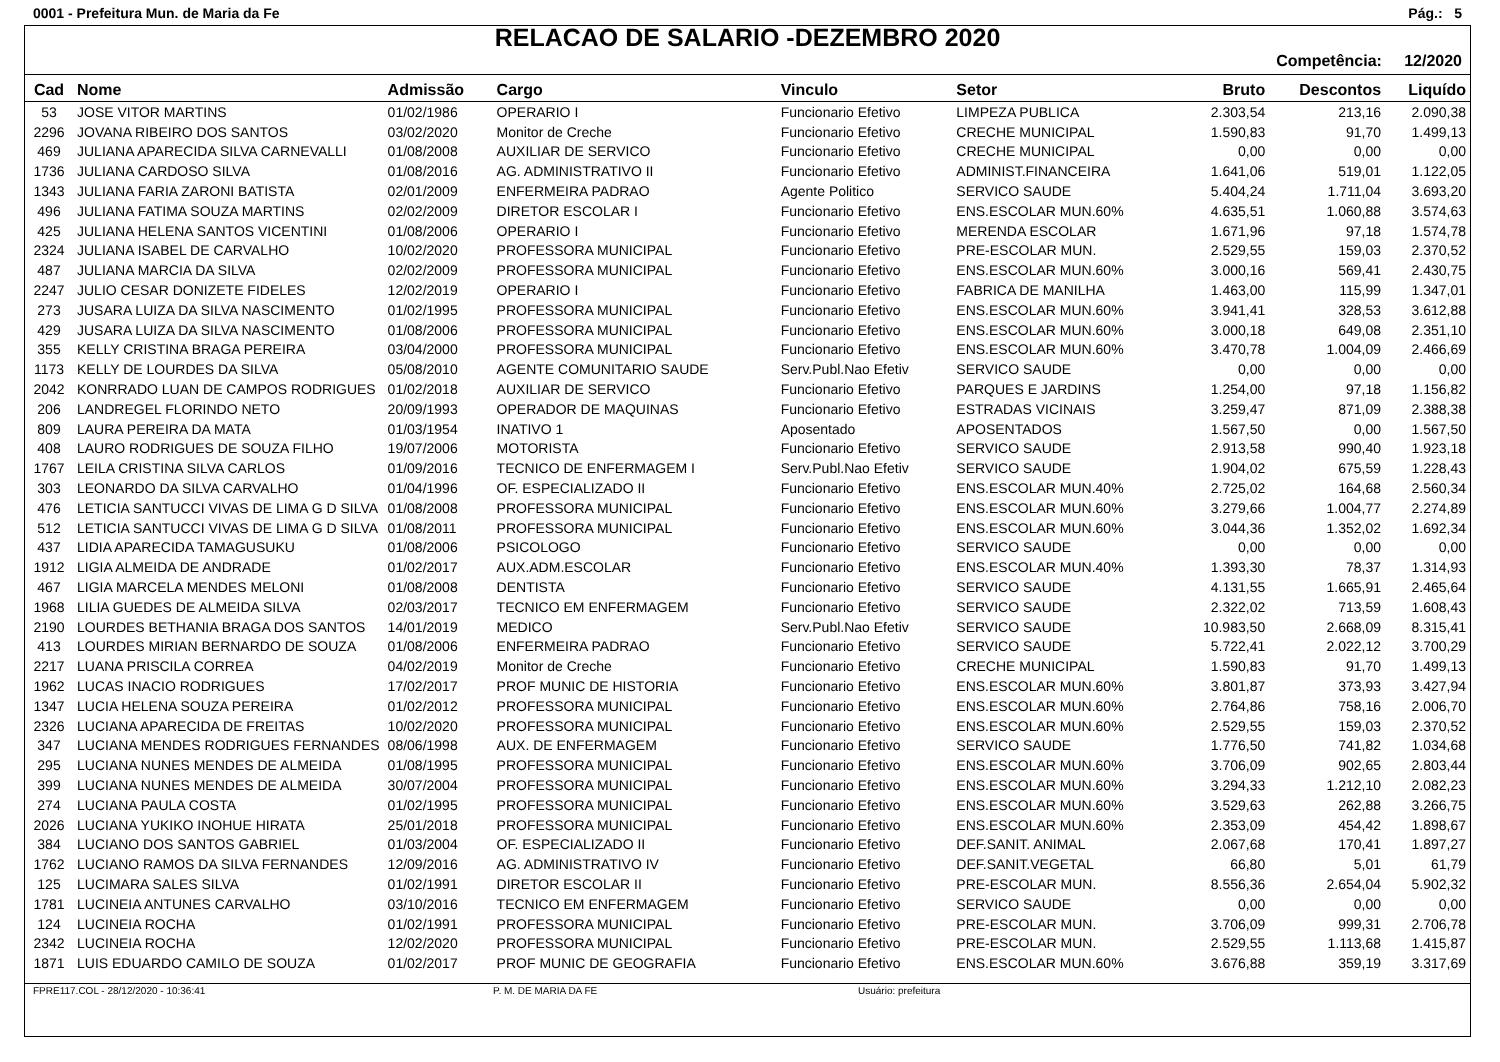0001 - Prefeitura Mun. de Maria da Fe Pág.: 5
RELACAO DE SALARIO -DEZEMBRO 2020
Competência: 12/2020
| Cad | Nome | Admissão | Cargo | Vinculo | Setor | Bruto | Descontos | Liquído |
| --- | --- | --- | --- | --- | --- | --- | --- | --- |
| 53 | JOSE VITOR MARTINS | 01/02/1986 | OPERARIO I | Funcionario Efetivo | LIMPEZA PUBLICA | 2.303,54 | 213,16 | 2.090,38 |
| 2296 | JOVANA RIBEIRO DOS SANTOS | 03/02/2020 | Monitor de Creche | Funcionario Efetivo | CRECHE MUNICIPAL | 1.590,83 | 91,70 | 1.499,13 |
| 469 | JULIANA APARECIDA SILVA CARNEVALLI | 01/08/2008 | AUXILIAR DE SERVICO | Funcionario Efetivo | CRECHE MUNICIPAL | 0,00 | 0,00 | 0,00 |
| 1736 | JULIANA CARDOSO SILVA | 01/08/2016 | AG. ADMINISTRATIVO II | Funcionario Efetivo | ADMINIST.FINANCEIRA | 1.641,06 | 519,01 | 1.122,05 |
| 1343 | JULIANA FARIA ZARONI BATISTA | 02/01/2009 | ENFERMEIRA PADRAO | Agente Politico | SERVICO SAUDE | 5.404,24 | 1.711,04 | 3.693,20 |
| 496 | JULIANA FATIMA SOUZA MARTINS | 02/02/2009 | DIRETOR ESCOLAR I | Funcionario Efetivo | ENS.ESCOLAR MUN.60% | 4.635,51 | 1.060,88 | 3.574,63 |
| 425 | JULIANA HELENA SANTOS VICENTINI | 01/08/2006 | OPERARIO I | Funcionario Efetivo | MERENDA ESCOLAR | 1.671,96 | 97,18 | 1.574,78 |
| 2324 | JULIANA ISABEL DE CARVALHO | 10/02/2020 | PROFESSORA MUNICIPAL | Funcionario Efetivo | PRE-ESCOLAR MUN. | 2.529,55 | 159,03 | 2.370,52 |
| 487 | JULIANA MARCIA DA SILVA | 02/02/2009 | PROFESSORA MUNICIPAL | Funcionario Efetivo | ENS.ESCOLAR MUN.60% | 3.000,16 | 569,41 | 2.430,75 |
| 2247 | JULIO CESAR DONIZETE FIDELES | 12/02/2019 | OPERARIO I | Funcionario Efetivo | FABRICA DE MANILHA | 1.463,00 | 115,99 | 1.347,01 |
| 273 | JUSARA LUIZA DA SILVA NASCIMENTO | 01/02/1995 | PROFESSORA MUNICIPAL | Funcionario Efetivo | ENS.ESCOLAR MUN.60% | 3.941,41 | 328,53 | 3.612,88 |
| 429 | JUSARA LUIZA DA SILVA NASCIMENTO | 01/08/2006 | PROFESSORA MUNICIPAL | Funcionario Efetivo | ENS.ESCOLAR MUN.60% | 3.000,18 | 649,08 | 2.351,10 |
| 355 | KELLY CRISTINA BRAGA PEREIRA | 03/04/2000 | PROFESSORA MUNICIPAL | Funcionario Efetivo | ENS.ESCOLAR MUN.60% | 3.470,78 | 1.004,09 | 2.466,69 |
| 1173 | KELLY DE LOURDES DA SILVA | 05/08/2010 | AGENTE COMUNITARIO SAUDE | Serv.Publ.Nao Efetiv | SERVICO SAUDE | 0,00 | 0,00 | 0,00 |
| 2042 | KONRRADO LUAN DE CAMPOS RODRIGUES | 01/02/2018 | AUXILIAR DE SERVICO | Funcionario Efetivo | PARQUES E JARDINS | 1.254,00 | 97,18 | 1.156,82 |
| 206 | LANDREGEL FLORINDO NETO | 20/09/1993 | OPERADOR DE MAQUINAS | Funcionario Efetivo | ESTRADAS VICINAIS | 3.259,47 | 871,09 | 2.388,38 |
| 809 | LAURA PEREIRA DA MATA | 01/03/1954 | INATIVO 1 | Aposentado | APOSENTADOS | 1.567,50 | 0,00 | 1.567,50 |
| 408 | LAURO RODRIGUES DE SOUZA FILHO | 19/07/2006 | MOTORISTA | Funcionario Efetivo | SERVICO SAUDE | 2.913,58 | 990,40 | 1.923,18 |
| 1767 | LEILA CRISTINA SILVA CARLOS | 01/09/2016 | TECNICO DE ENFERMAGEM I | Serv.Publ.Nao Efetiv | SERVICO SAUDE | 1.904,02 | 675,59 | 1.228,43 |
| 303 | LEONARDO DA SILVA CARVALHO | 01/04/1996 | OF. ESPECIALIZADO II | Funcionario Efetivo | ENS.ESCOLAR MUN.40% | 2.725,02 | 164,68 | 2.560,34 |
| 476 | LETICIA SANTUCCI VIVAS DE LIMA G D SILVA | 01/08/2008 | PROFESSORA MUNICIPAL | Funcionario Efetivo | ENS.ESCOLAR MUN.60% | 3.279,66 | 1.004,77 | 2.274,89 |
| 512 | LETICIA SANTUCCI VIVAS DE LIMA G D SILVA | 01/08/2011 | PROFESSORA MUNICIPAL | Funcionario Efetivo | ENS.ESCOLAR MUN.60% | 3.044,36 | 1.352,02 | 1.692,34 |
| 437 | LIDIA APARECIDA TAMAGUSUKU | 01/08/2006 | PSICOLOGO | Funcionario Efetivo | SERVICO SAUDE | 0,00 | 0,00 | 0,00 |
| 1912 | LIGIA ALMEIDA DE ANDRADE | 01/02/2017 | AUX.ADM.ESCOLAR | Funcionario Efetivo | ENS.ESCOLAR MUN.40% | 1.393,30 | 78,37 | 1.314,93 |
| 467 | LIGIA MARCELA MENDES MELONI | 01/08/2008 | DENTISTA | Funcionario Efetivo | SERVICO SAUDE | 4.131,55 | 1.665,91 | 2.465,64 |
| 1968 | LILIA GUEDES DE ALMEIDA SILVA | 02/03/2017 | TECNICO EM ENFERMAGEM | Funcionario Efetivo | SERVICO SAUDE | 2.322,02 | 713,59 | 1.608,43 |
| 2190 | LOURDES BETHANIA BRAGA DOS SANTOS | 14/01/2019 | MEDICO | Serv.Publ.Nao Efetiv | SERVICO SAUDE | 10.983,50 | 2.668,09 | 8.315,41 |
| 413 | LOURDES MIRIAN BERNARDO DE SOUZA | 01/08/2006 | ENFERMEIRA PADRAO | Funcionario Efetivo | SERVICO SAUDE | 5.722,41 | 2.022,12 | 3.700,29 |
| 2217 | LUANA PRISCILA CORREA | 04/02/2019 | Monitor de Creche | Funcionario Efetivo | CRECHE MUNICIPAL | 1.590,83 | 91,70 | 1.499,13 |
| 1962 | LUCAS INACIO RODRIGUES | 17/02/2017 | PROF MUNIC DE HISTORIA | Funcionario Efetivo | ENS.ESCOLAR MUN.60% | 3.801,87 | 373,93 | 3.427,94 |
| 1347 | LUCIA HELENA SOUZA PEREIRA | 01/02/2012 | PROFESSORA MUNICIPAL | Funcionario Efetivo | ENS.ESCOLAR MUN.60% | 2.764,86 | 758,16 | 2.006,70 |
| 2326 | LUCIANA APARECIDA DE FREITAS | 10/02/2020 | PROFESSORA MUNICIPAL | Funcionario Efetivo | ENS.ESCOLAR MUN.60% | 2.529,55 | 159,03 | 2.370,52 |
| 347 | LUCIANA MENDES RODRIGUES FERNANDES | 08/06/1998 | AUX. DE ENFERMAGEM | Funcionario Efetivo | SERVICO SAUDE | 1.776,50 | 741,82 | 1.034,68 |
| 295 | LUCIANA NUNES MENDES DE ALMEIDA | 01/08/1995 | PROFESSORA MUNICIPAL | Funcionario Efetivo | ENS.ESCOLAR MUN.60% | 3.706,09 | 902,65 | 2.803,44 |
| 399 | LUCIANA NUNES MENDES DE ALMEIDA | 30/07/2004 | PROFESSORA MUNICIPAL | Funcionario Efetivo | ENS.ESCOLAR MUN.60% | 3.294,33 | 1.212,10 | 2.082,23 |
| 274 | LUCIANA PAULA COSTA | 01/02/1995 | PROFESSORA MUNICIPAL | Funcionario Efetivo | ENS.ESCOLAR MUN.60% | 3.529,63 | 262,88 | 3.266,75 |
| 2026 | LUCIANA YUKIKO INOHUE HIRATA | 25/01/2018 | PROFESSORA MUNICIPAL | Funcionario Efetivo | ENS.ESCOLAR MUN.60% | 2.353,09 | 454,42 | 1.898,67 |
| 384 | LUCIANO DOS SANTOS GABRIEL | 01/03/2004 | OF. ESPECIALIZADO II | Funcionario Efetivo | DEF.SANIT. ANIMAL | 2.067,68 | 170,41 | 1.897,27 |
| 1762 | LUCIANO RAMOS DA SILVA FERNANDES | 12/09/2016 | AG. ADMINISTRATIVO IV | Funcionario Efetivo | DEF.SANIT.VEGETAL | 66,80 | 5,01 | 61,79 |
| 125 | LUCIMARA SALES SILVA | 01/02/1991 | DIRETOR ESCOLAR II | Funcionario Efetivo | PRE-ESCOLAR MUN. | 8.556,36 | 2.654,04 | 5.902,32 |
| 1781 | LUCINEIA ANTUNES CARVALHO | 03/10/2016 | TECNICO EM ENFERMAGEM | Funcionario Efetivo | SERVICO SAUDE | 0,00 | 0,00 | 0,00 |
| 124 | LUCINEIA ROCHA | 01/02/1991 | PROFESSORA MUNICIPAL | Funcionario Efetivo | PRE-ESCOLAR MUN. | 3.706,09 | 999,31 | 2.706,78 |
| 2342 | LUCINEIA ROCHA | 12/02/2020 | PROFESSORA MUNICIPAL | Funcionario Efetivo | PRE-ESCOLAR MUN. | 2.529,55 | 1.113,68 | 1.415,87 |
| 1871 | LUIS EDUARDO CAMILO DE SOUZA | 01/02/2017 | PROF MUNIC DE GEOGRAFIA | Funcionario Efetivo | ENS.ESCOLAR MUN.60% | 3.676,88 | 359,19 | 3.317,69 |
FPRE117.COL - 28/12/2020 - 10:36:41 P. M. DE MARIA DA FE Usuário: prefeitura